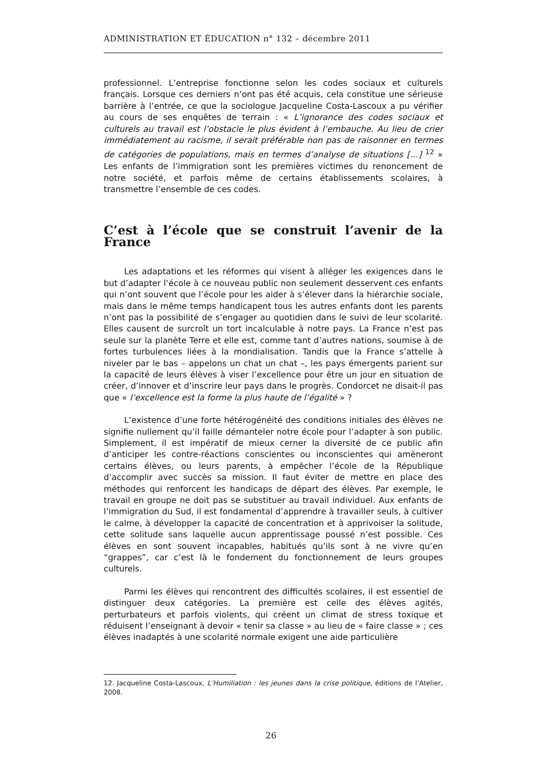ADMINISTRATION ET ÉDUCATION n° 132 – décembre 2011
professionnel. L’entreprise fonctionne selon les codes sociaux et culturels français. Lorsque ces derniers n’ont pas été acquis, cela constitue une sérieuse barrière à l’entrée, ce que la sociologue Jacqueline Costa-Lascoux a pu vérifier au cours de ses enquêtes de terrain : « L’ignorance des codes sociaux et culturels au travail est l’obstacle le plus évident à l’embauche. Au lieu de crier immédiatement au racisme, il serait préférable non pas de raisonner en termes de catégories de populations, mais en termes d’analyse de situations […] <sup>12</sup> » Les enfants de l’immigration sont les premières victimes du renoncement de notre société, et parfois même de certains établissements scolaires, à transmettre l’ensemble de ces codes.
C’est à l’école que se construit l’avenir de la France
Les adaptations et les réformes qui visent à alléger les exigences dans le but d’adapter l’école à ce nouveau public non seulement desservent ces enfants qui n’ont souvent que l’école pour les aider à s’élever dans la hiérarchie sociale, mais dans le même temps handicapent tous les autres enfants dont les parents n’ont pas la possibilité de s’engager au quotidien dans le suivi de leur scolarité. Elles causent de surcroît un tort incalculable à notre pays. La France n’est pas seule sur la planète Terre et elle est, comme tant d’autres nations, soumise à de fortes turbulences liées à la mondialisation. Tandis que la France s’attelle à niveler par le bas – appelons un chat un chat –, les pays émergents parient sur la capacité de leurs élèves à viser l’excellence pour être un jour en situation de créer, d’innover et d’inscrire leur pays dans le progrès. Condorcet ne disait-il pas que « l’excellence est la forme la plus haute de l’égalité » ?
L’existence d’une forte hétérogénéité des conditions initiales des élèves ne signifie nullement qu’il faille démanteler notre école pour l’adapter à son public. Simplement, il est impératif de mieux cerner la diversité de ce public afin d’anticiper les contre-réactions conscientes ou inconscientes qui amèneront certains élèves, ou leurs parents, à empêcher l’école de la République d’accomplir avec succès sa mission. Il faut éviter de mettre en place des méthodes qui renforcent les handicaps de départ des élèves. Par exemple, le travail en groupe ne doit pas se substituer au travail individuel. Aux enfants de l’immigration du Sud, il est fondamental d’apprendre à travailler seuls, à cultiver le calme, à développer la capacité de concentration et à apprivoiser la solitude, cette solitude sans laquelle aucun apprentissage poussé n’est possible. Ces élèves en sont souvent incapables, habitués qu’ils sont à ne vivre qu’en “grappes”, car c’est là le fondement du fonctionnement de leurs groupes culturels.
Parmi les élèves qui rencontrent des difficultés scolaires, il est essentiel de distinguer deux catégories. La première est celle des élèves agités, perturbateurs et parfois violents, qui créent un climat de stress toxique et réduisent l’enseignant à devoir « tenir sa classe » au lieu de « faire classe » ; ces élèves inadaptés à une scolarité normale exigent une aide particulière
12. Jacqueline Costa-Lascoux, L’Humiliation : les jeunes dans la crise politique, éditions de l’Atelier, 2008.
26